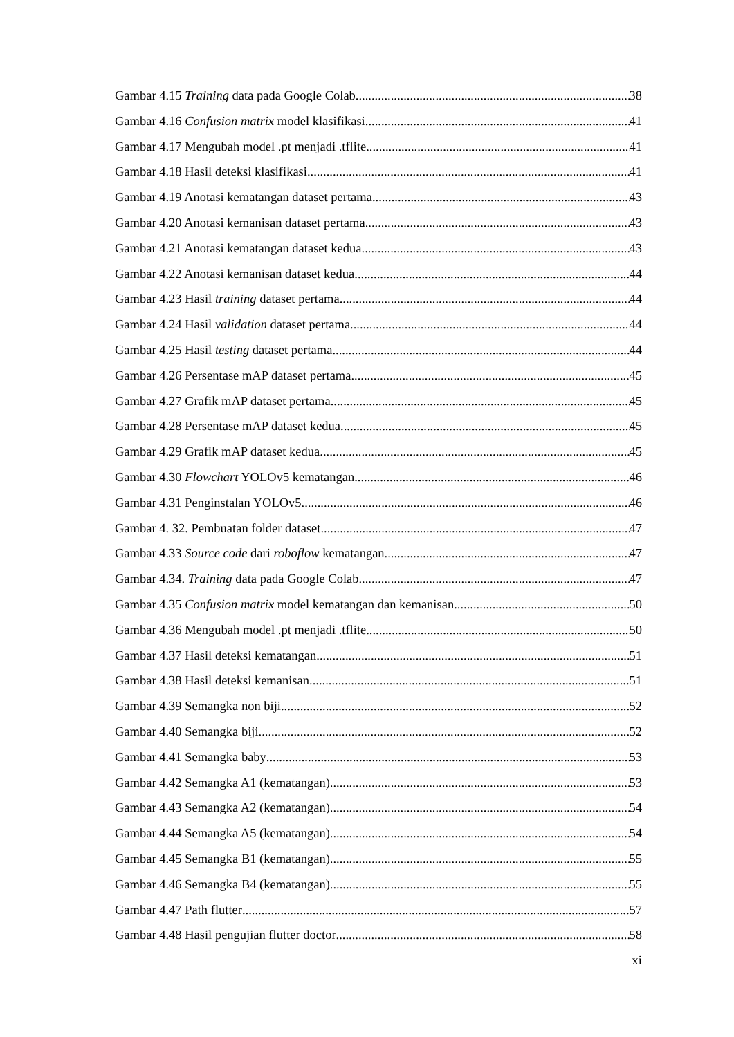Gambar 4.15 Training data pada Google Colab 38
Gambar 4.16 Confusion matrix model klasifikasi 41
Gambar 4.17 Mengubah model .pt menjadi .tflite 41
Gambar 4.18 Hasil deteksi klasifikasi 41
Gambar 4.19 Anotasi kematangan dataset pertama 43
Gambar 4.20 Anotasi kemanisan dataset pertama 43
Gambar 4.21 Anotasi kematangan dataset kedua 43
Gambar 4.22 Anotasi kemanisan dataset kedua 44
Gambar 4.23 Hasil training dataset pertama 44
Gambar 4.24 Hasil validation dataset pertama 44
Gambar 4.25 Hasil testing dataset pertama 44
Gambar 4.26 Persentase mAP dataset pertama 45
Gambar 4.27 Grafik mAP dataset pertama 45
Gambar 4.28 Persentase mAP dataset kedua 45
Gambar 4.29 Grafik mAP dataset kedua 45
Gambar 4.30 Flowchart YOLOv5 kematangan 46
Gambar 4.31 Penginstalan YOLOv5 46
Gambar 4. 32. Pembuatan folder dataset 47
Gambar 4.33 Source code dari roboflow kematangan 47
Gambar 4.34. Training data pada Google Colab 47
Gambar 4.35 Confusion matrix model kematangan dan kemanisan 50
Gambar 4.36 Mengubah model .pt menjadi .tflite 50
Gambar 4.37 Hasil deteksi kematangan 51
Gambar 4.38 Hasil deteksi kemanisan 51
Gambar 4.39 Semangka non biji 52
Gambar 4.40 Semangka biji 52
Gambar 4.41 Semangka baby 53
Gambar 4.42 Semangka A1 (kematangan) 53
Gambar 4.43 Semangka A2 (kematangan) 54
Gambar 4.44 Semangka A5 (kematangan) 54
Gambar 4.45 Semangka B1 (kematangan) 55
Gambar 4.46 Semangka B4 (kematangan) 55
Gambar 4.47 Path flutter 57
Gambar 4.48 Hasil pengujian flutter doctor 58
xi